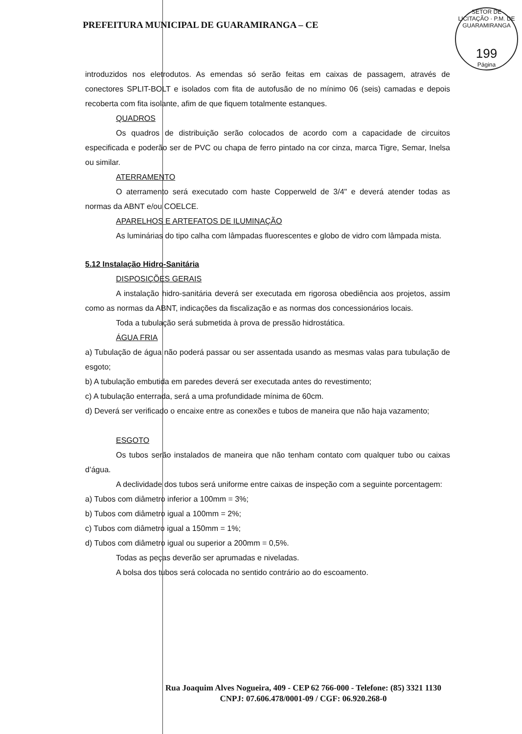PREFEITURA MUNICIPAL DE GUARAMIRANGA – CE
SETOR DE LICITAÇÃO · P.M. DE GUARAMIRANGA
199
Página
introduzidos nos eletrodutos. As emendas só serão feitas em caixas de passagem, através de conectores SPLIT-BOLT e isolados com fita de autofusão de no mínimo 06 (seis) camadas e depois recoberta com fita isolante, afim de que fiquem totalmente estanques.
QUADROS
Os quadros de distribuição serão colocados de acordo com a capacidade de circuitos especificada e poderão ser de PVC ou chapa de ferro pintado na cor cinza, marca Tigre, Semar, Inelsa ou similar.
ATERRAMENTO
O aterramento será executado com haste Copperweld de 3/4" e deverá atender todas as normas da ABNT e/ou COELCE.
APARELHOS E ARTEFATOS DE ILUMINAÇÃO
As luminárias do tipo calha com lâmpadas fluorescentes e globo de vidro com lâmpada mista.
5.12 Instalação Hidro-Sanitária
DISPOSIÇÕES GERAIS
A instalação hidro-sanitária deverá ser executada em rigorosa obediência aos projetos, assim como as normas da ABNT, indicações da fiscalização e as normas dos concessionários locais.
Toda a tubulação será submetida à prova de pressão hidrostática.
ÁGUA FRIA
a) Tubulação de água não poderá passar ou ser assentada usando as mesmas valas para tubulação de esgoto;
b) A tubulação embutida em paredes deverá ser executada antes do revestimento;
c) A tubulação enterrada, será a uma profundidade mínima de 60cm.
d) Deverá ser verificado o encaixe entre as conexões e tubos de maneira que não haja vazamento;
ESGOTO
Os tubos serão instalados de maneira que não tenham contato com qualquer tubo ou caixas d’água.
A declividade dos tubos será uniforme entre caixas de inspeção com a seguinte porcentagem:
a) Tubos com diâmetro inferior a 100mm = 3%;
b) Tubos com diâmetro igual a 100mm = 2%;
c) Tubos com diâmetro igual a 150mm = 1%;
d) Tubos com diâmetro igual ou superior a 200mm = 0,5%.
Todas as peças deverão ser aprumadas e niveladas.
A bolsa dos tubos será colocada no sentido contrário ao do escoamento.
Rua Joaquim Alves Nogueira, 409 - CEP 62 766-000 - Telefone: (85) 3321 1130
CNPJ: 07.606.478/0001-09 / CGF: 06.920.268-0